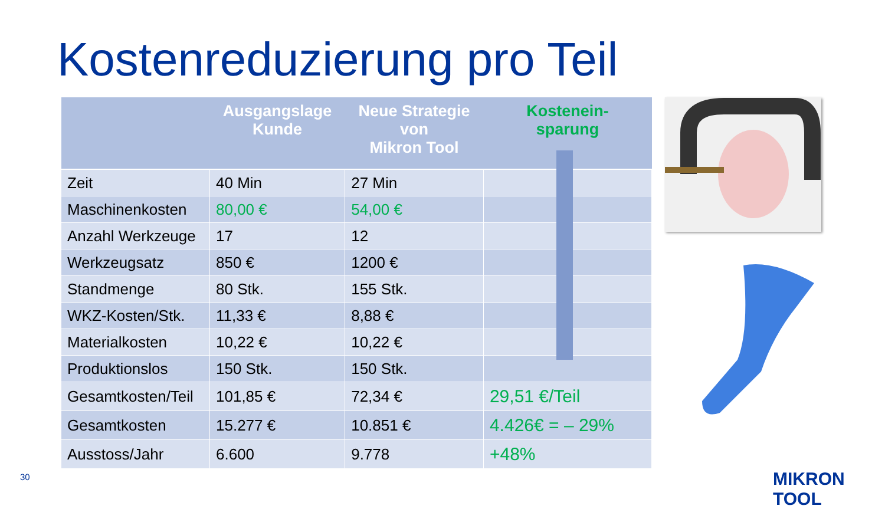Kostenreduzierung pro Teil
| | Ausgangslage Kunde | Neue Strategie von Mikron Tool | Kostenein- sparung |
| --- | --- | --- | --- |
| Zeit | 40 Min | 27 Min | |
| Maschinenkosten | 80,00 € | 54,00 € | |
| Anzahl Werkzeuge | 17 | 12 | |
| Werkzeugsatz | 850 € | 1200 € | |
| Standmenge | 80 Stk. | 155 Stk. | |
| WKZ-Kosten/Stk. | 11,33 € | 8,88 € | |
| Materialkosten | 10,22 € | 10,22 € | |
| Produktionslos | 150 Stk. | 150 Stk. | |
| Gesamtkosten/Teil | 101,85 € | 72,34 € | 29,51 €/Teil |
| Gesamtkosten | 15.277 € | 10.851 € | 4.426€ = – 29% |
| Ausstoss/Jahr | 6.600 | 9.778 | +48% |
30 MIKRON TOOL